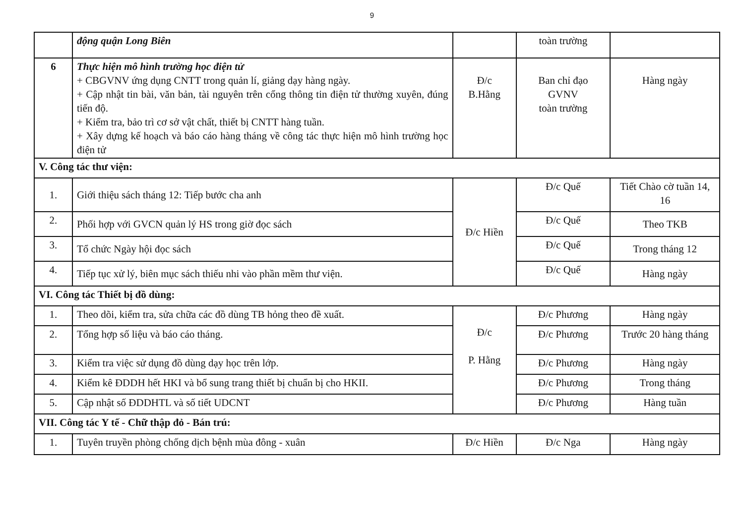9
| | động quận Long Biên | | toàn trường | |
| 6 | Thực hiện mô hình trường học điện tử + CBGVNV ứng dụng CNTT trong quản lí, giảng dạy hàng ngày. + Cập nhật tin bài, văn bản, tài nguyên trên cổng thông tin điện tử thường xuyên, đúng tiến độ. + Kiểm tra, bảo trì cơ sở vật chất, thiết bị CNTT hàng tuần. + Xây dựng kế hoạch và báo cáo hàng tháng về công tác thực hiện mô hình trường học điện tử | Đ/c B.Hằng | Ban chỉ đạo GVNV toàn trường | Hàng ngày |
| V. Công tác thư viện: | | | | |
| 1. | Giới thiệu sách tháng 12: Tiếp bước cha anh | Đ/c Hiền | Đ/c Quế | Tiết Chào cờ tuần 14, 16 |
| 2. | Phối hợp với GVCN quản lý HS trong giờ đọc sách | | Đ/c Quế | Theo TKB |
| 3. | Tổ chức Ngày hội đọc sách | | Đ/c Quế | Trong tháng 12 |
| 4. | Tiếp tục xử lý, biên mục sách thiếu nhi vào phần mềm thư viện. | | Đ/c Quế | Hàng ngày |
| VI. Công tác Thiết bị đồ dùng: | | | | |
| 1. | Theo dõi, kiểm tra, sửa chữa các đồ dùng TB hỏng theo đề xuất. | Đ/c P. Hằng | Đ/c Phương | Hàng ngày |
| 2. | Tổng hợp số liệu và báo cáo tháng. | | Đ/c Phương | Trước 20 hàng tháng |
| 3. | Kiểm tra việc sử dụng đồ dùng dạy học trên lớp. | | Đ/c Phương | Hàng ngày |
| 4. | Kiểm kê ĐDDH hết HKI và bổ sung trang thiết bị chuẩn bị cho HKII. | | Đ/c Phương | Trong tháng |
| 5. | Cập nhật số ĐDDHTL và số tiết UDCNT | | Đ/c Phương | Hàng tuần |
| VII. Công tác Y tế - Chữ thập đỏ - Bán trú: | | | | |
| 1. | Tuyên truyền phòng chống dịch bệnh mùa đông - xuân | Đ/c Hiền | Đ/c Nga | Hàng ngày |